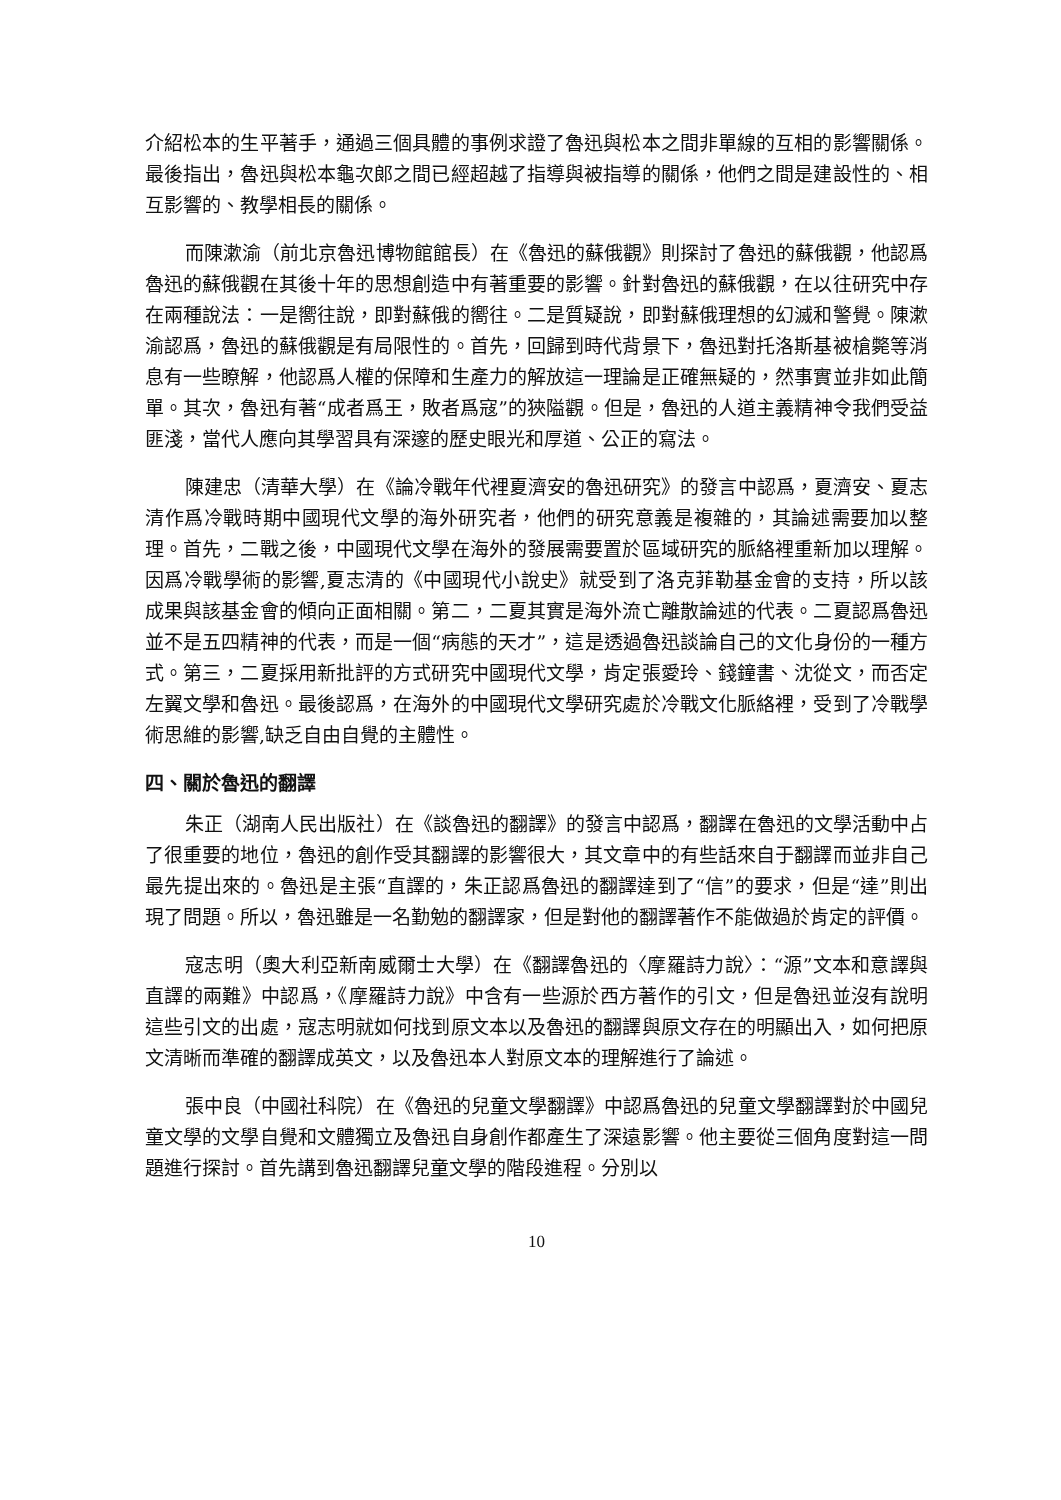介紹松本的生平著手，通過三個具體的事例求證了魯迅與松本之間非單線的互相的影響關係。最後指出，魯迅與松本龜次郎之間已經超越了指導與被指導的關係，他們之間是建設性的、相互影響的、教學相長的關係。
而陳漱渝（前北京魯迅博物館館長）在《魯迅的蘇俄觀》則探討了魯迅的蘇俄觀，他認爲魯迅的蘇俄觀在其後十年的思想創造中有著重要的影響。針對魯迅的蘇俄觀，在以往研究中存在兩種說法：一是嚮往說，即對蘇俄的嚮往。二是質疑說，即對蘇俄理想的幻滅和警覺。陳漱渝認爲，魯迅的蘇俄觀是有局限性的。首先，回歸到時代背景下，魯迅對托洛斯基被槍斃等消息有一些瞭解，他認爲人權的保障和生產力的解放這一理論是正確無疑的，然事實並非如此簡單。其次，魯迅有著“成者爲王，敗者爲寇”的狹隘觀。但是，魯迅的人道主義精神令我們受益匪淺，當代人應向其學習具有深邃的歷史眼光和厚道、公正的寫法。
陳建忠（清華大學）在《論冷戰年代裡夏濟安的魯迅研究》的發言中認爲，夏濟安、夏志清作爲冷戰時期中國現代文學的海外研究者，他們的研究意義是複雜的，其論述需要加以整理。首先，二戰之後，中國現代文學在海外的發展需要置於區域研究的脈絡裡重新加以理解。因爲冷戰學術的影響,夏志清的《中國現代小說史》就受到了洛克菲勒基金會的支持，所以該成果與該基金會的傾向正面相關。第二，二夏其實是海外流亡離散論述的代表。二夏認爲魯迅並不是五四精神的代表，而是一個“病態的天才”，這是透過魯迅談論自己的文化身份的一種方式。第三，二夏採用新批評的方式研究中國現代文學，肯定張愛玲、錢鐘書、沈從文，而否定左翼文學和魯迅。最後認爲，在海外的中國現代文學研究處於冷戰文化脈絡裡，受到了冷戰學術思維的影響,缺乏自由自覺的主體性。
四、關於魯迅的翻譯
朱正（湖南人民出版社）在《談魯迅的翻譯》的發言中認爲，翻譯在魯迅的文學活動中占了很重要的地位，魯迅的創作受其翻譯的影響很大，其文章中的有些話來自于翻譯而並非自己最先提出來的。魯迅是主張“直譯的，朱正認爲魯迅的翻譯達到了“信”的要求，但是“達”則出現了問題。所以，魯迅雖是一名勤勉的翻譯家，但是對他的翻譯著作不能做過於肯定的評價。
寇志明（奧大利亞新南威爾士大學）在《翻譯魯迅的〈摩羅詩力說〉：“源”文本和意譯與直譯的兩難》中認爲，《摩羅詩力說》中含有一些源於西方著作的引文，但是魯迅並沒有說明這些引文的出處，寇志明就如何找到原文本以及魯迅的翻譯與原文存在的明顯出入，如何把原文清晰而準確的翻譯成英文，以及魯迅本人對原文本的理解進行了論述。
張中良（中國社科院）在《魯迅的兒童文學翻譯》中認爲魯迅的兒童文學翻譯對於中國兒童文學的文學自覺和文體獨立及魯迅自身創作都產生了深遠影響。他主要從三個角度對這一問題進行探討。首先講到魯迅翻譯兒童文學的階段進程。分別以
10